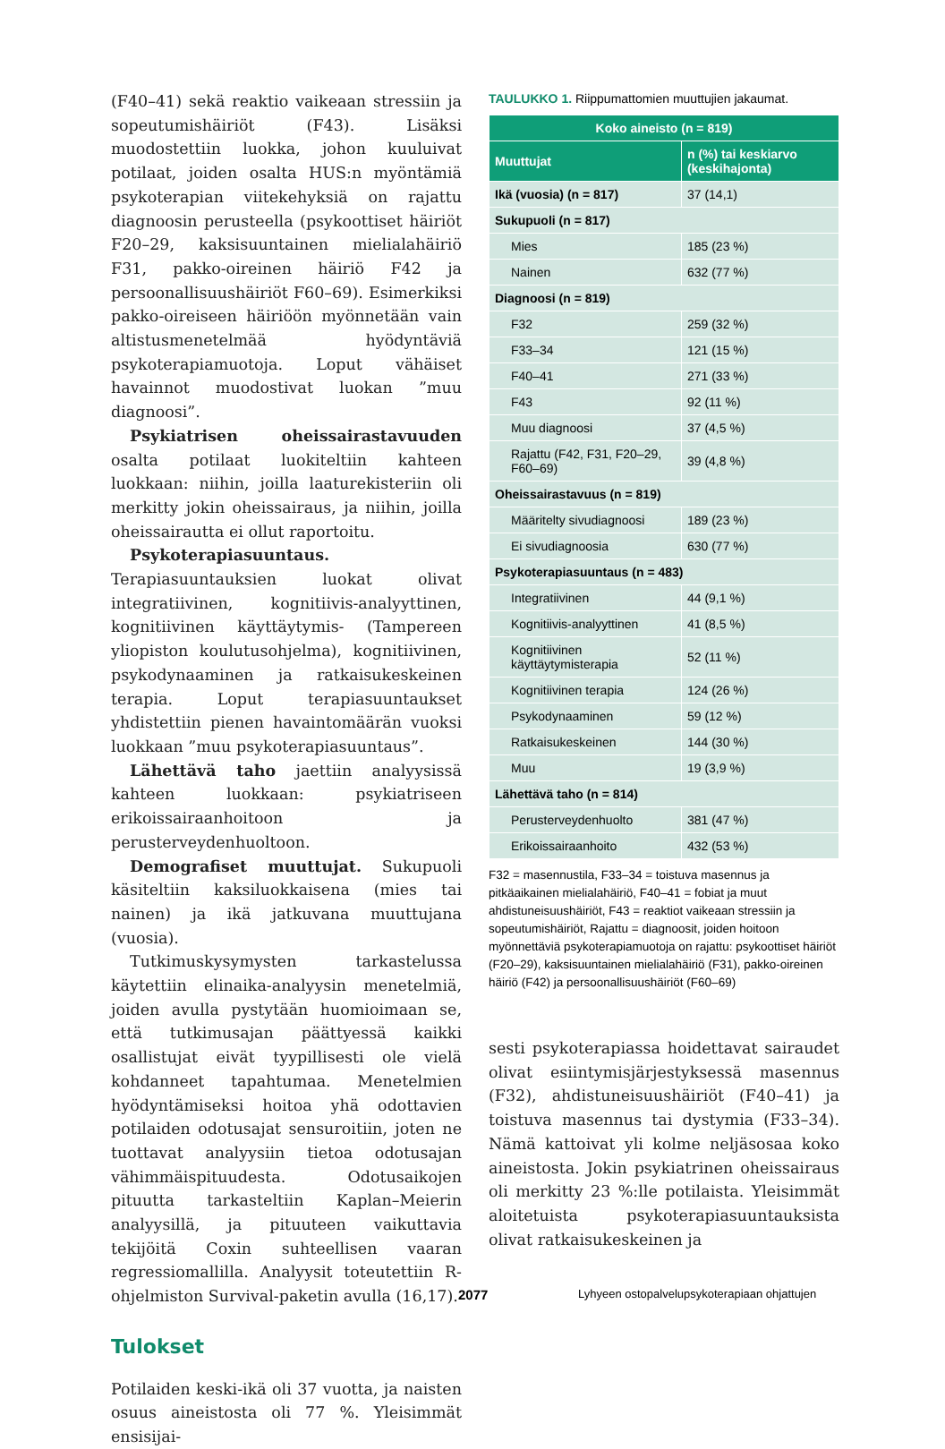(F40–41) sekä reaktio vaikeaan stressiin ja sopeutumishäiriöt (F43). Lisäksi muodostettiin luokka, johon kuuluivat potilaat, joiden osalta HUS:n myöntämiä psykoterapian viitekehyksiä on rajattu diagnoosin perusteella (psykoottiset häiriöt F20–29, kaksisuuntainen mielialahäiriö F31, pakko-oireinen häiriö F42 ja persoonallisuushäiriöt F60–69). Esimerkiksi pakko-oireiseen häiriöön myönnetään vain altistusmenetelmää hyödyntäviä psykoterapiamuotoja. Loput vähäiset havainnot muodostivat luokan ”muu diagnoosi”.
Psykiatrisen oheissairastavuuden osalta potilaat luokiteltiin kahteen luokkaan: niihin, joilla laaturekisteriin oli merkitty jokin oheissairaus, ja niihin, joilla oheissairautta ei ollut raportoitu.
Psykoterapiasuuntaus. Terapiasuuntauksien luokat olivat integratiivinen, kognitiivis-analyyttinen, kognitiivinen käyttäytymis- (Tampereen yliopiston koulutusohjelma), kognitiivinen, psykodynaaminen ja ratkaisukeskeinen terapia. Loput terapiasuuntaukset yhdistettiin pienen havaintomäärän vuoksi luokkaan ”muu psykoterapiasuuntaus”.
Lähettävä taho jaettiin analyysissä kahteen luokkaan: psykiatriseen erikoissairaanhoitoon ja perusterveydenhuoltoon.
Demografiset muuttujat. Sukupuoli käsiteltiin kaksiluokkaisena (mies tai nainen) ja ikä jatkuvana muuttujana (vuosia).
Tutkimuskysymysten tarkastelussa käytettiin elinaika-analyysin menetelmiä, joiden avulla pystytään huomioimaan se, että tutkimusajan päättyessä kaikki osallistujat eivät tyypillisesti ole vielä kohdanneet tapahtumaa. Menetelmien hyödyntämiseksi hoitoa yhä odottavien potilaiden odotusajat sensuroitiin, joten ne tuottavat analyysiin tietoa odotusajan vähimmäispituudesta. Odotusaikojen pituutta tarkasteltiin Kaplan–Meierin analyysillä, ja pituuteen vaikuttavia tekijöitä Coxin suhteellisen vaaran regressiomallilla. Analyysit toteutettiin R-ohjelmiston Survival-paketin avulla (16,17).
Tulokset
Potilaiden keski-ikä oli 37 vuotta, ja naisten osuus aineistosta oli 77 %. Yleisimmät ensisijai-
TAULUKKO 1. Riippumattomien muuttujien jakaumat.
| Koko aineisto (n = 819) | |
| --- | --- |
| Muuttujat | n (%) tai keskiarvo (keskihajonta) |
| Ikä (vuosia) (n = 817) | 37 (14,1) |
| Sukupuoli (n = 817) | |
| Mies | 185 (23 %) |
| Nainen | 632 (77 %) |
| Diagnoosi (n = 819) | |
| F32 | 259 (32 %) |
| F33–34 | 121 (15 %) |
| F40–41 | 271 (33 %) |
| F43 | 92 (11 %) |
| Muu diagnoosi | 37 (4,5 %) |
| Rajattu (F42, F31, F20–29, F60–69) | 39 (4,8 %) |
| Oheissairastavuus (n = 819) | |
| Määritelty sivudiagnoosi | 189 (23 %) |
| Ei sivudiagnoosia | 630 (77 %) |
| Psykoterapiasuuntaus (n = 483) | |
| Integratiivinen | 44 (9,1 %) |
| Kognitiivis-analyyttinen | 41 (8,5 %) |
| Kognitiivinen käyttäytymisterapia | 52 (11 %) |
| Kognitiivinen terapia | 124 (26 %) |
| Psykodynaaminen | 59 (12 %) |
| Ratkaisukeskeinen | 144 (30 %) |
| Muu | 19 (3,9 %) |
| Lähettävä taho (n = 814) | |
| Perusterveydenhuolto | 381 (47 %) |
| Erikoissairaanhoito | 432 (53 %) |
F32 = masennustila, F33–34 = toistuva masennus ja pitkäaikainen mielialahäiriö, F40–41 = fobiat ja muut ahdistuneisuushäiriöt, F43 = reaktiot vaikeaan stressiin ja sopeutumishäiriöt, Rajattu = diagnoosit, joiden hoitoon myönnettäviä psykoterapiamuotoja on rajattu: psykoottiset häiriöt (F20–29), kaksisuuntainen mielialahäiriö (F31), pakko-oireinen häiriö (F42) ja persoonallisuushäiriöt (F60–69)
sesti psykoterapiassa hoidettavat sairaudet olivat esiintymisjärjestyksessä masennus (F32), ahdistuneisuushäiriöt (F40–41) ja toistuva masennus tai dystymia (F33–34). Nämä kattoivat yli kolme neljäsosaa koko aineistosta. Jokin psykiatrinen oheissairaus oli merkitty 23 %:lle potilaista. Yleisimmät aloitetuista psykoterapiasuuntauksista olivat ratkaisukeskeinen ja
2077 Lyhyeen ostopalvelupsykoterapiaan ohjattujen